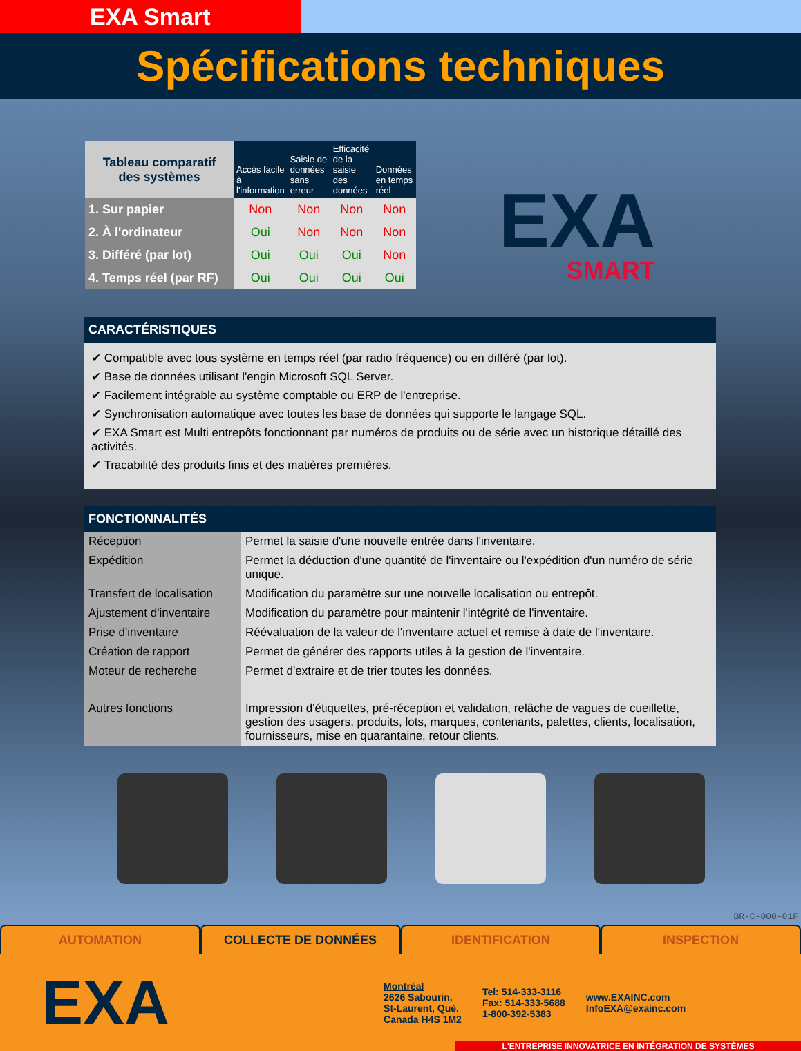EXA Smart
Spécifications techniques
| Tableau comparatif des systèmes | Accès facile à l'information | Saisie de données sans erreur | Efficacité de la saisie des données | Données en temps réel |
| 1. Sur papier | Non | Non | Non | Non |
| 2. À l'ordinateur | Oui | Non | Non | Non |
| 3. Différé (par lot) | Oui | Oui | Oui | Non |
| 4. Temps réel (par RF) | Oui | Oui | Oui | Oui |
EXA
SMART
CARACTÉRISTIQUES
✔ Compatible avec tous système en temps réel (par radio fréquence) ou en différé (par lot).
✔ Base de données utilisant l'engin Microsoft SQL Server.
✔ Facilement intégrable au système comptable ou ERP de l'entreprise.
✔ Synchronisation automatique avec toutes les base de données qui supporte le langage SQL.
✔ EXA Smart est Multi entrepôts fonctionnant par numéros de produits ou de série avec un historique détaillé des activités.
✔ Tracabilité des produits finis et des matières premières.
FONCTIONNALITÉS
| Réception | Permet la saisie d'une nouvelle entrée dans l'inventaire. |
| Expédition | Permet la déduction d'une quantité de l'inventaire ou l'expédition d'un numéro de série unique. |
| Transfert de localisation | Modification du paramètre sur une nouvelle localisation ou entrepôt. |
| Ajustement d'inventaire | Modification du paramètre pour maintenir l'intégrité de l'inventaire. |
| Prise d'inventaire | Réévaluation de la valeur de l'inventaire actuel et remise à date de l'inventaire. |
| Création de rapport | Permet de générer des rapports utiles à la gestion de l'inventaire. |
| Moteur de recherche | Permet d'extraire et de trier toutes les données. |
| Autres fonctions | Impression d'étiquettes, pré-réception et validation, relâche de vagues de cueillette, gestion des usagers, produits, lots, marques, contenants, palettes, clients, localisation, fournisseurs, mise en quarantaine, retour clients. |
BR-C-000-01F
AUTOMATION COLLECTE DE DONNÉES IDENTIFICATION INSPECTION
EXA
Montréal
2626 Sabourin,
St-Laurent, Qué.
Canada H4S 1M2
Tel: 514-333-3116
Fax: 514-333-5688
1-800-392-5383
www.EXAINC.com
InfoEXA@exainc.com
L'ENTREPRISE INNOVATRICE EN INTÉGRATION DE SYSTÈMES